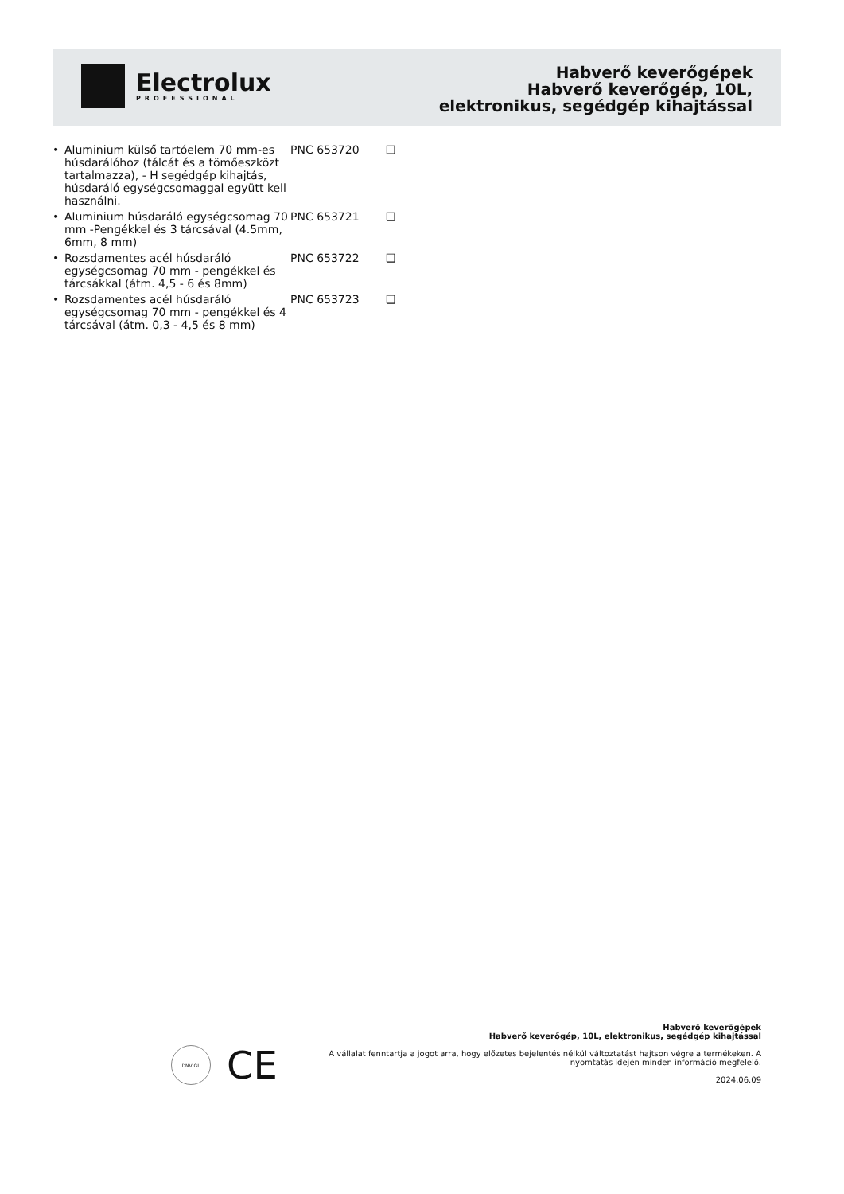Electrolux
PROFESSIONAL
Habverő keverőgépek
Habverő keverőgép, 10L,
elektronikus, segédgép kihajtással
• Aluminium külső tartóelem 70 mm-es húsdarálóhoz (tálcát és a tömőeszközt tartalmazza), - H segédgép kihajtás, húsdaráló egységcsomaggal együtt kell használni. PNC 653720 ❑
• Aluminium húsdaráló egységcsomag 70 mm -Pengékkel és 3 tárcsával (4.5mm, 6mm, 8 mm) PNC 653721 ❑
• Rozsdamentes acél húsdaráló egységcsomag 70 mm - pengékkel és tárcsákkal (átm. 4,5 - 6 és 8mm) PNC 653722 ❑
• Rozsdamentes acél húsdaráló egységcsomag 70 mm - pengékkel és 4 tárcsával (átm. 0,3 - 4,5 és 8 mm) PNC 653723 ❑
DNV·GL
CE
Habverő keverőgépek
Habverő keverőgép, 10L, elektronikus, segédgép kihajtással
A vállalat fenntartja a jogot arra, hogy előzetes bejelentés nélkül változtatást hajtson végre a termékeken. A nyomtatás idején minden információ megfelelő.
2024.06.09